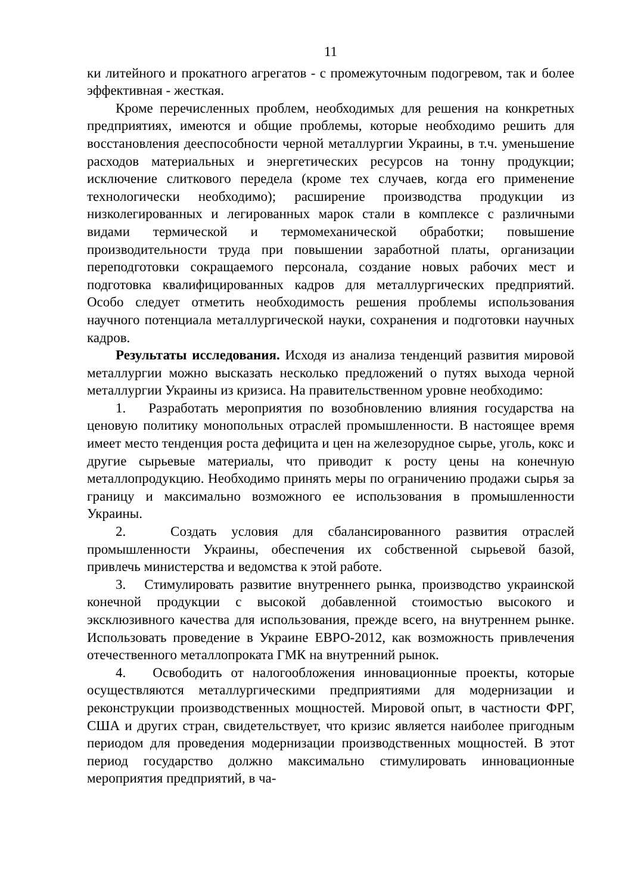11
ки литейного и прокатного агрегатов - с промежуточным подогревом, так и более эффективная - жесткая.
Кроме перечисленных проблем, необходимых для решения на конкретных предприятиях, имеются и общие проблемы, которые необходимо решить для восстановления дееспособности черной металлургии Украины, в т.ч. уменьшение расходов материальных и энергетических ресурсов на тонну продукции; исключение слиткового передела (кроме тех случаев, когда его применение технологически необходимо); расширение производства продукции из низколегированных и легированных марок стали в комплексе с различными видами термической и термомеханической обработки; повышение производительности труда при повышении заработной платы, организации переподготовки сокращаемого персонала, создание новых рабочих мест и подготовка квалифицированных кадров для металлургических предприятий. Особо следует отметить необходимость решения проблемы использования научного потенциала металлургической науки, сохранения и подготовки научных кадров.
Результаты исследования. Исходя из анализа тенденций развития мировой металлургии можно высказать несколько предложений о путях выхода черной металлургии Украины из кризиса. На правительственном уровне необходимо:
1. Разработать мероприятия по возобновлению влияния государства на ценовую политику монопольных отраслей промышленности. В настоящее время имеет место тенденция роста дефицита и цен на железорудное сырье, уголь, кокс и другие сырьевые материалы, что приводит к росту цены на конечную металлопродукцию. Необходимо принять меры по ограничению продажи сырья за границу и максимально возможного ее использования в промышленности Украины.
2. Создать условия для сбалансированного развития отраслей промышленности Украины, обеспечения их собственной сырьевой базой, привлечь министерства и ведомства к этой работе.
3. Стимулировать развитие внутреннего рынка, производство украинской конечной продукции с высокой добавленной стоимостью высокого и эксклюзивного качества для использования, прежде всего, на внутреннем рынке. Использовать проведение в Украине ЕВРО-2012, как возможность привлечения отечественного металлопроката ГМК на внутренний рынок.
4. Освободить от налогообложения инновационные проекты, которые осуществляются металлургическими предприятиями для модернизации и реконструкции производственных мощностей. Мировой опыт, в частности ФРГ, США и других стран, свидетельствует, что кризис является наиболее пригодным периодом для проведения модернизации производственных мощностей. В этот период государство должно максимально стимулировать инновационные мероприятия предприятий, в ча-